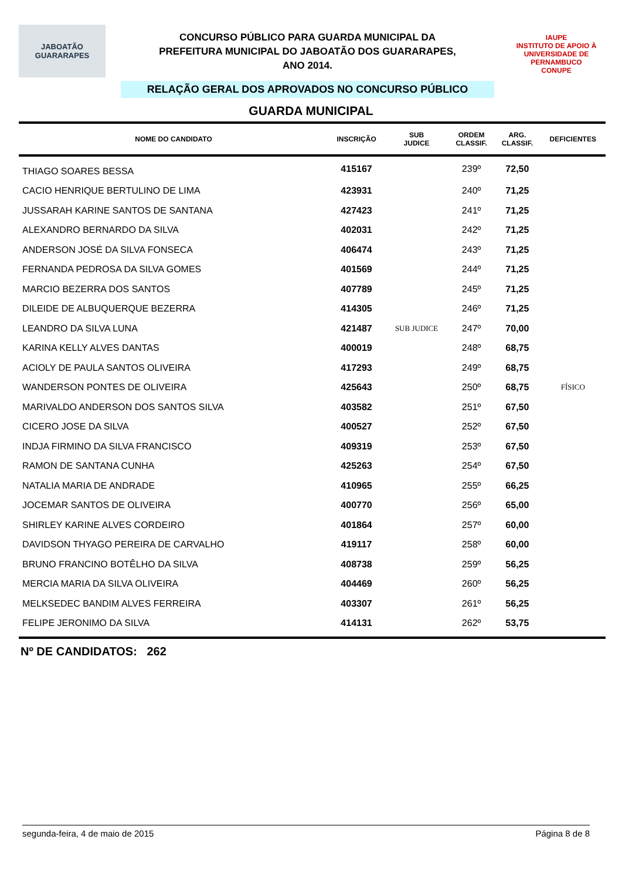JABOATÃO
GUARARAPES
CONCURSO PÚBLICO PARA GUARDA MUNICIPAL DA
PREFEITURA MUNICIPAL DO JABOATÃO DOS GUARARAPES,
ANO 2014.
RELAÇÃO GERAL DOS APROVADOS NO CONCURSO PÚBLICO
IAUPE
INSTITUTO DE APOIO À UNIVERSIDADE DE PERNAMBUCO
CONUPE
GUARDA MUNICIPAL
| NOME DO CANDIDATO | INSCRIÇÃO | SUB JUDICE | ORDEM CLASSIF. | ARG. CLASSIF. | DEFICIENTES |
| --- | --- | --- | --- | --- | --- |
| THIAGO SOARES BESSA | 415167 | | 239º | 72,50 | |
| CACIO HENRIQUE BERTULINO DE LIMA | 423931 | | 240º | 71,25 | |
| JUSSARAH KARINE SANTOS DE SANTANA | 427423 | | 241º | 71,25 | |
| ALEXANDRO BERNARDO DA SILVA | 402031 | | 242º | 71,25 | |
| ANDERSON JOSÉ DA SILVA FONSECA | 406474 | | 243º | 71,25 | |
| FERNANDA PEDROSA DA SILVA GOMES | 401569 | | 244º | 71,25 | |
| MARCIO BEZERRA DOS SANTOS | 407789 | | 245º | 71,25 | |
| DILEIDE DE ALBUQUERQUE BEZERRA | 414305 | | 246º | 71,25 | |
| LEANDRO DA SILVA LUNA | 421487 | SUB JUDICE | 247º | 70,00 | |
| KARINA KELLY ALVES DANTAS | 400019 | | 248º | 68,75 | |
| ACIOLY DE PAULA SANTOS OLIVEIRA | 417293 | | 249º | 68,75 | |
| WANDERSON PONTES DE OLIVEIRA | 425643 | | 250º | 68,75 | FÍSICO |
| MARIVALDO ANDERSON DOS SANTOS SILVA | 403582 | | 251º | 67,50 | |
| CICERO JOSE DA SILVA | 400527 | | 252º | 67,50 | |
| INDJA FIRMINO DA SILVA FRANCISCO | 409319 | | 253º | 67,50 | |
| RAMON DE SANTANA CUNHA | 425263 | | 254º | 67,50 | |
| NATALIA MARIA DE ANDRADE | 410965 | | 255º | 66,25 | |
| JOCEMAR SANTOS DE OLIVEIRA | 400770 | | 256º | 65,00 | |
| SHIRLEY KARINE ALVES CORDEIRO | 401864 | | 257º | 60,00 | |
| DAVIDSON THYAGO PEREIRA DE CARVALHO | 419117 | | 258º | 60,00 | |
| BRUNO FRANCINO BOTÊLHO DA SILVA | 408738 | | 259º | 56,25 | |
| MERCIA MARIA DA SILVA OLIVEIRA | 404469 | | 260º | 56,25 | |
| MELKSEDEC BANDIM ALVES FERREIRA | 403307 | | 261º | 56,25 | |
| FELIPE JERONIMO DA SILVA | 414131 | | 262º | 53,75 | |
Nº DE CANDIDATOS: 262
segunda-feira, 4 de maio de 2015 Página 8 de 8